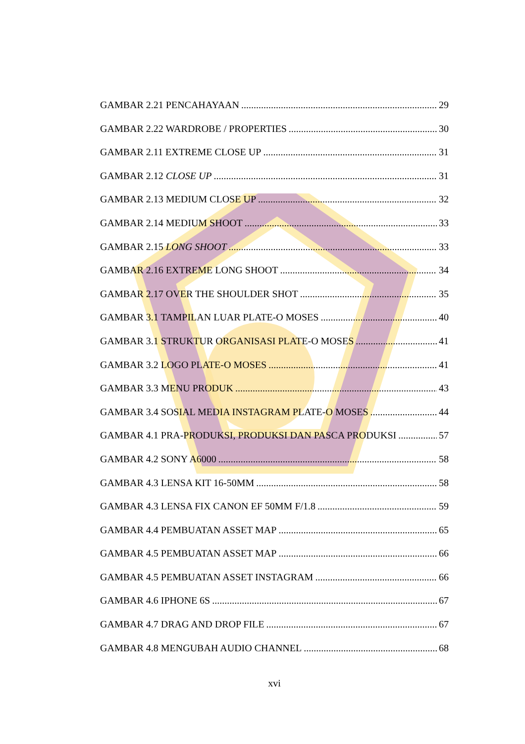GAMBAR 2.21 PENCAHAYAAN 29
GAMBAR 2.22 WARDROBE / PROPERTIES 30
GAMBAR 2.11 EXTREME CLOSE UP 31
GAMBAR 2.12 CLOSE UP 31
GAMBAR 2.13 MEDIUM CLOSE UP 32
GAMBAR 2.14 MEDIUM SHOOT 33
GAMBAR 2.15 LONG SHOOT 33
GAMBAR 2.16 EXTREME LONG SHOOT 34
GAMBAR 2.17 OVER THE SHOULDER SHOT 35
GAMBAR 3.1 TAMPILAN LUAR PLATE-O MOSES 40
GAMBAR 3.1 STRUKTUR ORGANISASI PLATE-O MOSES 41
GAMBAR 3.2 LOGO PLATE-O MOSES 41
GAMBAR 3.3 MENU PRODUK 43
GAMBAR 3.4 SOSIAL MEDIA INSTAGRAM PLATE-O MOSES 44
GAMBAR 4.1 PRA-PRODUKSI, PRODUKSI DAN PASCA PRODUKSI 57
GAMBAR 4.2 SONY A6000 58
GAMBAR 4.3 LENSA KIT 16-50MM 58
GAMBAR 4.3 LENSA FIX CANON EF 50MM F/1.8 59
GAMBAR 4.4 PEMBUATAN ASSET MAP 65
GAMBAR 4.5 PEMBUATAN ASSET MAP 66
GAMBAR 4.5 PEMBUATAN ASSET INSTAGRAM 66
GAMBAR 4.6 IPHONE 6S 67
GAMBAR 4.7 DRAG AND DROP FILE 67
GAMBAR 4.8 MENGUBAH AUDIO CHANNEL 68
xvi